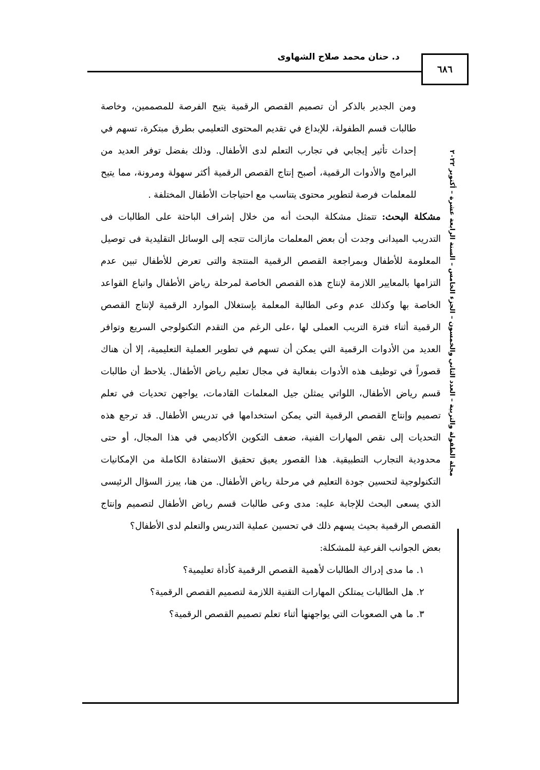د. حنان محمد صلاح الشهاوى ٦٨٦
مجلة الطفولة والتربية – العدد الثاني والخمسون – الجزء الخامس – السنة الرابعة عشرة – أكتوبر ٢٠٢٢
ومن الجدير بالذكر أن تصميم القصص الرقمية يتيح الفرصة للمصممين، وخاصة طالبات قسم الطفولة، للإبداع في تقديم المحتوى التعليمي بطرق مبتكرة، تسهم في إحداث تأثير إيجابي في تجارب التعلم لدى الأطفال. وذلك بفضل توفر العديد من البرامج والأدوات الرقمية، أصبح إنتاج القصص الرقمية أكثر سهولة ومرونة، مما يتيح للمعلمات فرصة لتطوير محتوى يتناسب مع احتياجات الأطفال المختلفة .
مشكلة البحث: تتمثل مشكلة البحث أنه من خلال إشراف الباحثة على الطالبات فى التدريب الميدانى وجدت أن بعض المعلمات مازالت تتجه إلى الوسائل التقليدية فى توصيل المعلومة للأطفال وبمراجعة القصص الرقمية المنتجة والتى تعرض للأطفال تبين عدم التزامها بالمعايير اللازمة لإنتاج هذه القصص الخاصة لمرحلة رياض الأطفال واتباع القواعد الخاصة بها وكذلك عدم وعى الطالبة المعلمة بإستغلال الموارد الرقمية لإنتاج القصص الرقمية أثناء فترة التريب العملى لها ،على الرغم من التقدم التكنولوجي السريع وتوافر العديد من الأدوات الرقمية التي يمكن أن تسهم في تطوير العملية التعليمية، إلا أن هناك قصوراً في توظيف هذه الأدوات بفعالية في مجال تعليم رياض الأطفال. يلاحظ أن طالبات قسم رياض الأطفال، اللواتي يمثلن جيل المعلمات القادمات، يواجهن تحديات في تعلم تصميم وإنتاج القصص الرقمية التي يمكن استخدامها في تدريس الأطفال. قد ترجع هذه التحديات إلى نقص المهارات الفنية، ضعف التكوين الأكاديمي في هذا المجال، أو حتى محدودية التجارب التطبيقية. هذا القصور يعيق تحقيق الاستفادة الكاملة من الإمكانيات التكنولوجية لتحسين جودة التعليم في مرحلة رياض الأطفال. من هنا، يبرز السؤال الرئيسى الذي يسعى البحث للإجابة عليه: مدى وعى طالبات قسم رياض الأطفال لتصميم وإنتاج القصص الرقمية بحيث يسهم ذلك في تحسين عملية التدريس والتعلم لدى الأطفال؟
بعض الجوانب الفرعية للمشكلة:
١. ما مدى إدراك الطالبات لأهمية القصص الرقمية كأداة تعليمية؟
٢. هل الطالبات يمتلكن المهارات التقنية اللازمة لتصميم القصص الرقمية؟
٣. ما هي الصعوبات التي يواجهنها أثناء تعلم تصميم القصص الرقمية؟